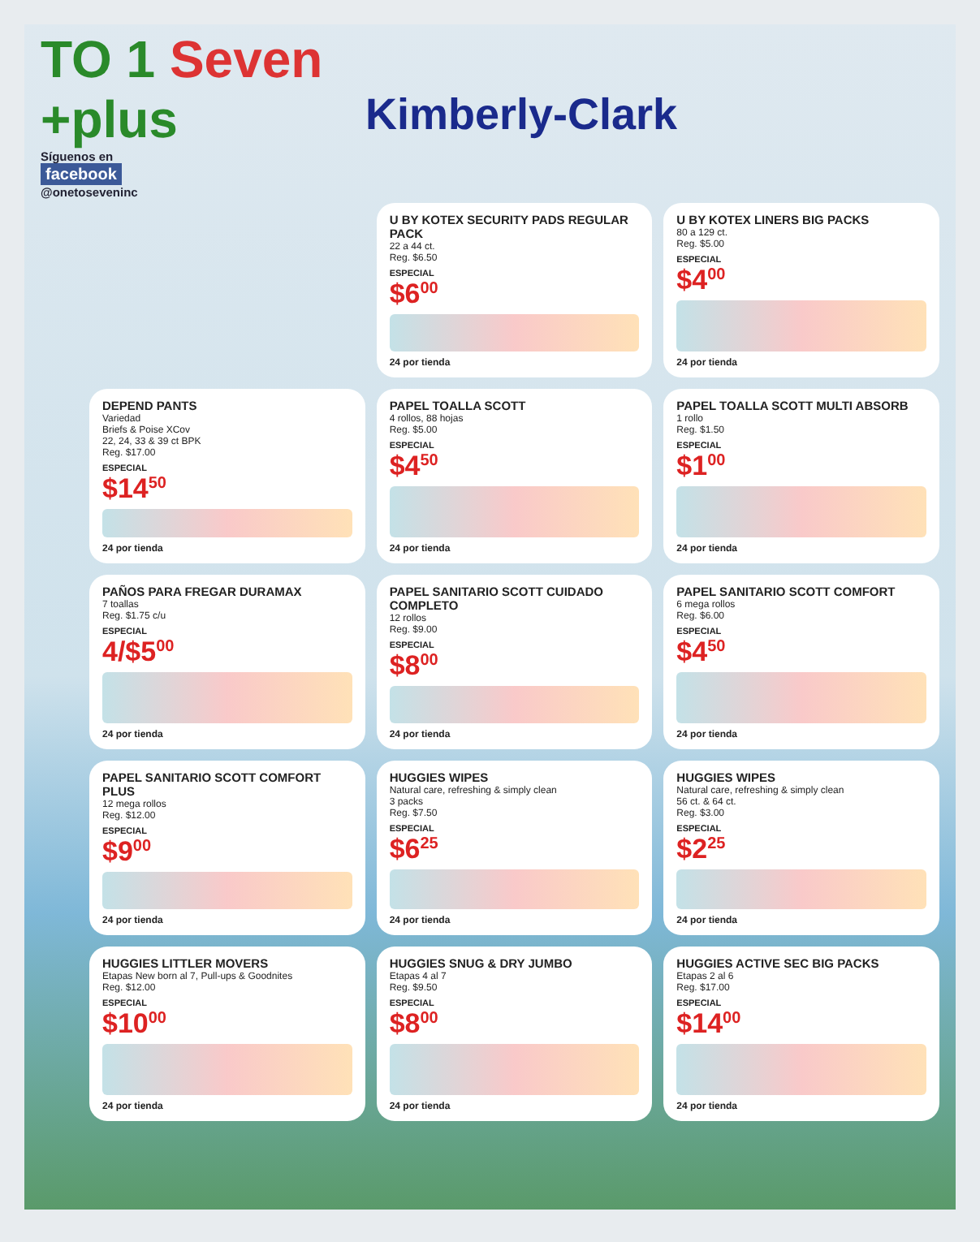TO 1 Seven +plus
Síguenos en
facebook
@onetoseveninc
Kimberly-Clark
U BY KOTEX SECURITY PADS REGULAR PACK
22 a 44 ct.
Reg. $6.50
ESPECIAL
$6<sup>00</sup>
24 por tienda
U BY KOTEX LINERS BIG PACKS
80 a 129 ct.
Reg. $5.00
ESPECIAL
$4<sup>00</sup>
24 por tienda
DEPEND PANTS
Variedad
Briefs & Poise XCov
22, 24, 33 & 39 ct BPK
Reg. $17.00
ESPECIAL
$14<sup>50</sup>
24 por tienda
PAPEL TOALLA SCOTT
4 rollos, 88 hojas
Reg. $5.00
ESPECIAL
$4<sup>50</sup>
24 por tienda
PAPEL TOALLA SCOTT MULTI ABSORB
1 rollo
Reg. $1.50
ESPECIAL
$1<sup>00</sup>
24 por tienda
PAÑOS PARA FREGAR DURAMAX
7 toallas
Reg. $1.75 c/u
ESPECIAL
4/$5<sup>00</sup>
24 por tienda
PAPEL SANITARIO SCOTT CUIDADO COMPLETO
12 rollos
Reg. $9.00
ESPECIAL
$8<sup>00</sup>
24 por tienda
PAPEL SANITARIO SCOTT COMFORT
6 mega rollos
Reg. $6.00
ESPECIAL
$4<sup>50</sup>
24 por tienda
PAPEL SANITARIO SCOTT COMFORT PLUS
12 mega rollos
Reg. $12.00
ESPECIAL
$9<sup>00</sup>
24 por tienda
HUGGIES WIPES
Natural care, refreshing & simply clean
3 packs
Reg. $7.50
ESPECIAL
$6<sup>25</sup>
24 por tienda
HUGGIES WIPES
Natural care, refreshing & simply clean
56 ct. & 64 ct.
Reg. $3.00
ESPECIAL
$2<sup>25</sup>
24 por tienda
HUGGIES LITTLER MOVERS
Etapas New born al 7, Pull-ups & Goodnites
Reg. $12.00
ESPECIAL
$10<sup>00</sup>
24 por tienda
HUGGIES SNUG & DRY JUMBO
Etapas 4 al 7
Reg. $9.50
ESPECIAL
$8<sup>00</sup>
24 por tienda
HUGGIES ACTIVE SEC BIG PACKS
Etapas 2 al 6
Reg. $17.00
ESPECIAL
$14<sup>00</sup>
24 por tienda